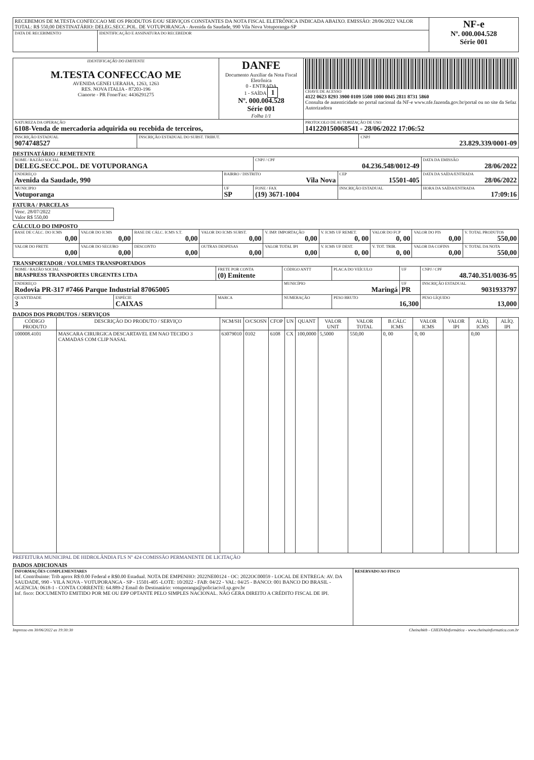| RECEBEMOS DE M.TESTA CONFECCAO ME OS PRODUTOS E/OU SERVIÇOS CONSTANTES DA NOTA FISCAL ELETRÔNICA INDICADA ABAIXO. EMISSÃO: 28/06/2022 VALOR TOTAL: R$ 550,00 DESTINATÁRIO: DELEG.SECC.POL. DE VOTUPORANGA - Avenida da Saudade, 990 Vila Nova Votuporanga-SP | | NF-e Nº. 000.004.528 Série 001 |
| DATA DE RECEBIMENTO | IDENTIFICAÇÃO E ASSINATURA DO RECEBEDOR | |
| IDENTIFICAÇÃO DO EMITENTE M.TESTA CONFECCAO ME AVENIDA GENEI UERAHA, 1263, 1263 RES. NOVA ITALIA - 87203-196 Cianorte - PR Fone/Fax: 4436291275 | DANFE Documento Auxiliar da Nota Fiscal Eletrônica 0 - ENTRADA 1 - SAÍDA 1 Nº. 000.004.528 Série 001 Folha 1/1 | CHAVE DE ACESSO 4122 0623 8293 3900 0109 5500 1000 0045 2811 8731 5860 Consulta de autenticidade no portal nacional da NF-e www.nfe.fazenda.gov.br/portal ou no site da Sefaz Autorizadora |
| NATUREZA DA OPERAÇÃO 6108-Venda de mercadoria adquirida ou recebida de terceiros, | | PROTOCOLO DE AUTORIZAÇÃO DE USO 141220150068541 - 28/06/2022 17:06:52 |
| INSCRIÇÃO ESTADUAL 9074748527 | INSCRIÇÃO ESTADUAL DO SUBST. TRIBUT. | CNPJ 23.829.339/0001-09 |
DESTINATÁRIO / REMETENTE
| NOME / RAZÃO SOCIAL DELEG.SECC.POL. DE VOTUPORANGA | | CNPJ / CPF 04.236.548/0012-49 | | DATA DA EMISSÃO 28/06/2022 |
| ENDEREÇO Avenida da Saudade, 990 | BAIRRO / DISTRITO Vila Nova | | CEP 15501-405 | DATA DA SAÍDA/ENTRADA 28/06/2022 |
| MUNICIPIO Votuporanga | UF SP | FONE / FAX (19) 3671-1004 | INSCRIÇÃO ESTADUAL | HORA DA SAÍDA/ENTRADA 17:09:16 |
FATURA / PARCELAS
| Venc. 28/07/2022 Valor R$ 550,00 |
CÁLCULO DO IMPOSTO
| BASE DE CÁLC. DO ICMS 0,00 | VALOR DO ICMS 0,00 | BASE DE CÁLC. ICMS S.T. 0,00 | VALOR DO ICMS SUBST. 0,00 | V. IMP. IMPORTAÇÃO 0,00 | V. ICMS UF REMET. 0, 00 | VALOR DO FCP 0, 00 | VALOR DO PIS 0,00 | V. TOTAL PRODUTOS 550,00 |
| VALOR DO FRETE 0,00 | VALOR DO SEGURO 0,00 | DESCONTO 0,00 | OUTRAS DESPESAS 0,00 | VALOR TOTAL IPI 0,00 | V. ICMS UF DEST. 0, 00 | V. TOT. TRIB. 0, 00 | VALOR DA COFINS 0,00 | V. TOTAL DA NOTA 550,00 |
TRANSPORTADOR / VOLUMES TRANSPORTADOS
| NOME / RAZÃO SOCIAL BRASPRESS TRANSPORTES URGENTES LTDA | | FRETE POR CONTA (0) Emitente | CÓDIGO ANTT | PLACA DO VEÍCULO | UF | CNPJ / CPF 48.740.351/0036-95 |
| ENDEREÇO Rodovia PR-317 #7466 Parque Industrial 87065005 | | | MUNICÍPIO Maringá | | UF PR | INSCRIÇÃO ESTADUAL 9031933797 |
| QUANTIDADE 3 | ESPÉCIE CAIXAS | MARCA | NUMERAÇÃO | PESO BRUTO 16,300 | | PESO LÍQUIDO 13,000 |
DADOS DOS PRODUTOS / SERVIÇOS
| CÓDIGO PRODUTO | DESCRIÇÃO DO PRODUTO / SERVIÇO | NCM/SH | O/CSOSN | CFOP | UN | QUANT | VALOR UNIT | VALOR TOTAL | B.CÁLC ICMS | VALOR ICMS | VALOR IPI | ALÍQ. ICMS | ALÍQ. IPI |
| --- | --- | --- | --- | --- | --- | --- | --- | --- | --- | --- | --- | --- | --- |
| 100008.4101 | MASCARA CIRURGICA DESCARTAVEL EM NAO TECIDO 3 CAMADAS COM CLIP NASAL | 63079010 | 0102 | 6108 | CX | 100,0000 | 5,5000 | 550,00 | 0, 00 | 0, 00 | | 0,00 | |
PREFEITURA MUNICIPAL DE HIDROLÂNDIA FLS Nº 424 COMISSÃO PERMANENTE DE LICITAÇÃO
DADOS ADICIONAIS
| INFORMAÇÕES COMPLEMENTARES Inf. Contribuinte: Trib aprox R$:0.00 Federal e R$0.00 Estadual. NOTA DE EMPENHO: 2022NE00124 - OC: 2022OC00059 - LOCAL DE ENTREGA: AV. DA SAUDADE, 990 - VILA NOVA - VOTUPORANGA - SP - 15501-405 -LOTE: 10/2022 - FAB: 04/22 - VAL: 04/25 - BANCO: 001 BANCO DO BRASIL - AGENCIA: 0618-1 - CONTA CORRENTE: 64.889-2 Email do Destinatário: votuporanga@policiacivil.sp.gov.br Inf. fisco: DOCUMENTO EMITIDO POR ME OU EPP OPTANTE PELO SIMPLES NACIONAL. NÃO GERA DIREITO A CRÉDITO FISCAL DE IPI. | RESERVADO AO FISCO |
Impresso em 30/06/2022 as 19:30:30 CheinaWeb - CHEINAInformática - www.cheinainformatica.com.br